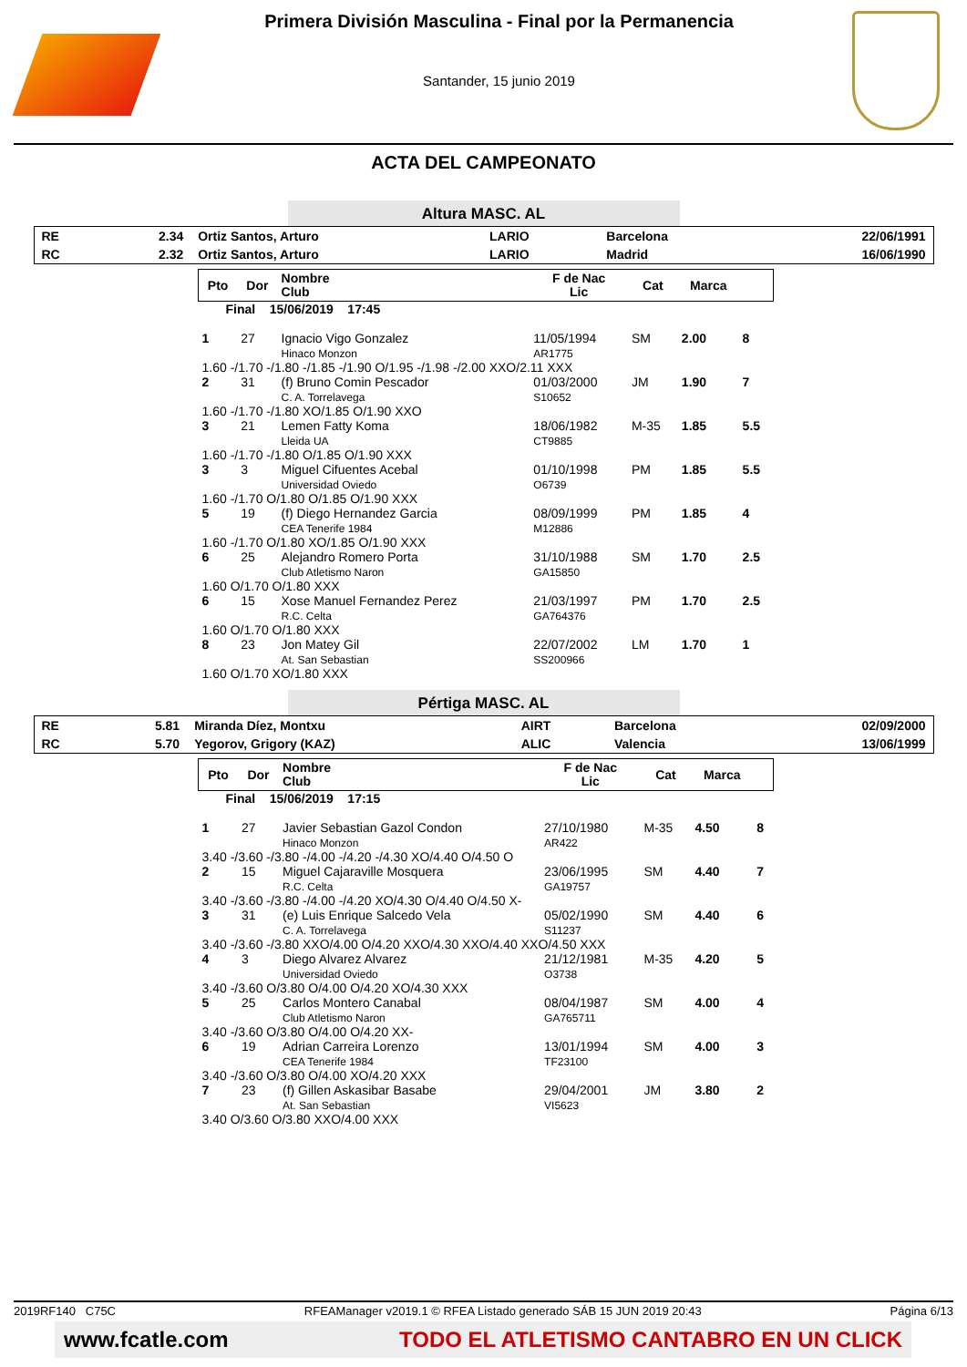Primera División Masculina - Final por la Permanencia
Santander, 15 junio 2019
ACTA DEL CAMPEONATO
Altura MASC. AL
| RE | 2.34 | Ortiz Santos, Arturo | LARIO | Barcelona | 22/06/1991 |
| RC | 2.32 | Ortiz Santos, Arturo | LARIO | Madrid | 16/06/1990 |
| Pto | Dor | Nombre Club | F de Nac Lic | Cat | Marca | |
| --- | --- | --- | --- | --- | --- | --- |
| Final 15/06/2019 17:45 | | | | | | |
| 1 | 27 | Ignacio Vigo Gonzalez Hinaco Monzon | 11/05/1994 AR1775 | SM | 2.00 | 8 |
| 1.60 -/1.70 -/1.80 -/1.85 -/1.90 O/1.95 -/1.98 -/2.00 XXO/2.11 XXX | | | | | | |
| 2 | 31 | (f) Bruno Comin Pescador C. A. Torrelavega | 01/03/2000 S10652 | JM | 1.90 | 7 |
| 1.60 -/1.70 -/1.80 XO/1.85 O/1.90 XXO | | | | | | |
| 3 | 21 | Lemen Fatty Koma Lleida UA | 18/06/1982 CT9885 | M-35 | 1.85 | 5.5 |
| 1.60 -/1.70 -/1.80 O/1.85 O/1.90 XXX | | | | | | |
| 3 | 3 | Miguel Cifuentes Acebal Universidad Oviedo | 01/10/1998 O6739 | PM | 1.85 | 5.5 |
| 1.60 -/1.70 O/1.80 O/1.85 O/1.90 XXX | | | | | | |
| 5 | 19 | (f) Diego Hernandez Garcia CEA Tenerife 1984 | 08/09/1999 M12886 | PM | 1.85 | 4 |
| 1.60 -/1.70 O/1.80 XO/1.85 O/1.90 XXX | | | | | | |
| 6 | 25 | Alejandro Romero Porta Club Atletismo Naron | 31/10/1988 GA15850 | SM | 1.70 | 2.5 |
| 1.60 O/1.70 O/1.80 XXX | | | | | | |
| 6 | 15 | Xose Manuel Fernandez Perez R.C. Celta | 21/03/1997 GA764376 | PM | 1.70 | 2.5 |
| 1.60 O/1.70 O/1.80 XXX | | | | | | |
| 8 | 23 | Jon Matey Gil At. San Sebastian | 22/07/2002 SS200966 | LM | 1.70 | 1 |
| 1.60 O/1.70 XO/1.80 XXX | | | | | | |
Pértiga MASC. AL
| RE | 5.81 | Miranda Díez, Montxu | AIRT | Barcelona | 02/09/2000 |
| RC | 5.70 | Yegorov, Grigory (KAZ) | ALIC | Valencia | 13/06/1999 |
| Pto | Dor | Nombre Club | F de Nac Lic | Cat | Marca | |
| --- | --- | --- | --- | --- | --- | --- |
| Final 15/06/2019 17:15 | | | | | | |
| 1 | 27 | Javier Sebastian Gazol Condon Hinaco Monzon | 27/10/1980 AR422 | M-35 | 4.50 | 8 |
| 3.40 -/3.60 -/3.80 -/4.00 -/4.20 -/4.30 XO/4.40 O/4.50 O | | | | | | |
| 2 | 15 | Miguel Cajaraville Mosquera R.C. Celta | 23/06/1995 GA19757 | SM | 4.40 | 7 |
| 3.40 -/3.60 -/3.80 -/4.00 -/4.20 XO/4.30 O/4.40 O/4.50 X- | | | | | | |
| 3 | 31 | (e) Luis Enrique Salcedo Vela C. A. Torrelavega | 05/02/1990 S11237 | SM | 4.40 | 6 |
| 3.40 -/3.60 -/3.80 XXO/4.00 O/4.20 XXO/4.30 XXO/4.40 XXO/4.50 XXX | | | | | | |
| 4 | 3 | Diego Alvarez Alvarez Universidad Oviedo | 21/12/1981 O3738 | M-35 | 4.20 | 5 |
| 3.40 -/3.60 O/3.80 O/4.00 O/4.20 XO/4.30 XXX | | | | | | |
| 5 | 25 | Carlos Montero Canabal Club Atletismo Naron | 08/04/1987 GA765711 | SM | 4.00 | 4 |
| 3.40 -/3.60 O/3.80 O/4.00 O/4.20 XX- | | | | | | |
| 6 | 19 | Adrian Carreira Lorenzo CEA Tenerife 1984 | 13/01/1994 TF23100 | SM | 4.00 | 3 |
| 3.40 -/3.60 O/3.80 O/4.00 XO/4.20 XXX | | | | | | |
| 7 | 23 | (f) Gillen Askasibar Basabe At. San Sebastian | 29/04/2001 VI5623 | JM | 3.80 | 2 |
| 3.40 O/3.60 O/3.80 XXO/4.00 XXX | | | | | | |
2019RF140 C75C RFEAManager v2019.1 © RFEA Listado generado SÁB 15 JUN 2019 20:43 Página 6/13
www.fcatle.com TODO EL ATLETISMO CANTABRO EN UN CLICK